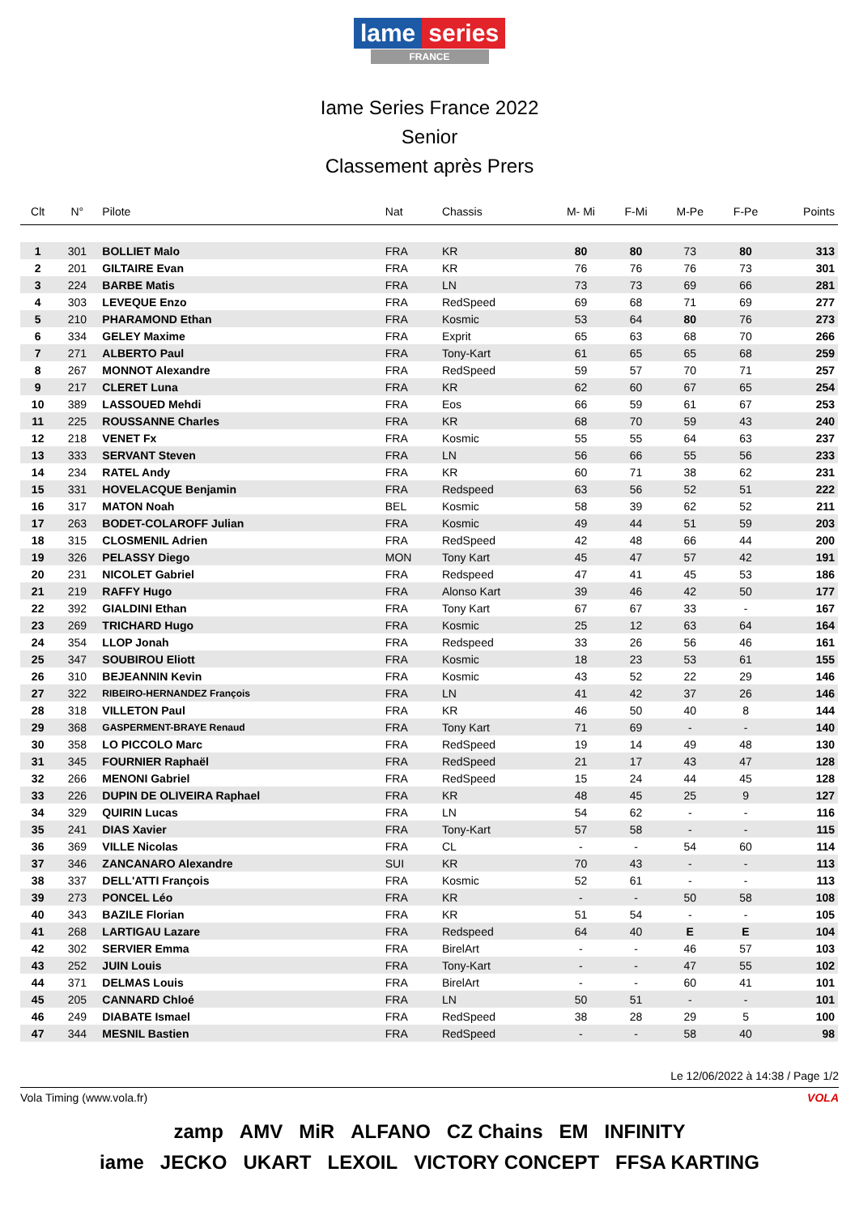lame series
FRANCE
Iame Series France 2022
Senior
Classement après Prers
| Clt | N° | Pilote | Nat | Chassis | M- Mi | F-Mi | M-Pe | F-Pe | Points |
| --- | --- | --- | --- | --- | --- | --- | --- | --- | --- |
| 1 | 301 | BOLLIET Malo | FRA | KR | 80 | 80 | 73 | 80 | 313 |
| 2 | 201 | GILTAIRE Evan | FRA | KR | 76 | 76 | 76 | 73 | 301 |
| 3 | 224 | BARBE Matis | FRA | LN | 73 | 73 | 69 | 66 | 281 |
| 4 | 303 | LEVEQUE Enzo | FRA | RedSpeed | 69 | 68 | 71 | 69 | 277 |
| 5 | 210 | PHARAMOND Ethan | FRA | Kosmic | 53 | 64 | 80 | 76 | 273 |
| 6 | 334 | GELEY Maxime | FRA | Exprit | 65 | 63 | 68 | 70 | 266 |
| 7 | 271 | ALBERTO Paul | FRA | Tony-Kart | 61 | 65 | 65 | 68 | 259 |
| 8 | 267 | MONNOT Alexandre | FRA | RedSpeed | 59 | 57 | 70 | 71 | 257 |
| 9 | 217 | CLERET Luna | FRA | KR | 62 | 60 | 67 | 65 | 254 |
| 10 | 389 | LASSOUED Mehdi | FRA | Eos | 66 | 59 | 61 | 67 | 253 |
| 11 | 225 | ROUSSANNE Charles | FRA | KR | 68 | 70 | 59 | 43 | 240 |
| 12 | 218 | VENET Fx | FRA | Kosmic | 55 | 55 | 64 | 63 | 237 |
| 13 | 333 | SERVANT Steven | FRA | LN | 56 | 66 | 55 | 56 | 233 |
| 14 | 234 | RATEL Andy | FRA | KR | 60 | 71 | 38 | 62 | 231 |
| 15 | 331 | HOVELACQUE Benjamin | FRA | Redspeed | 63 | 56 | 52 | 51 | 222 |
| 16 | 317 | MATON Noah | BEL | Kosmic | 58 | 39 | 62 | 52 | 211 |
| 17 | 263 | BODET-COLAROFF Julian | FRA | Kosmic | 49 | 44 | 51 | 59 | 203 |
| 18 | 315 | CLOSMENIL Adrien | FRA | RedSpeed | 42 | 48 | 66 | 44 | 200 |
| 19 | 326 | PELASSY Diego | MON | Tony Kart | 45 | 47 | 57 | 42 | 191 |
| 20 | 231 | NICOLET Gabriel | FRA | Redspeed | 47 | 41 | 45 | 53 | 186 |
| 21 | 219 | RAFFY Hugo | FRA | Alonso Kart | 39 | 46 | 42 | 50 | 177 |
| 22 | 392 | GIALDINI Ethan | FRA | Tony Kart | 67 | 67 | 33 | - | 167 |
| 23 | 269 | TRICHARD Hugo | FRA | Kosmic | 25 | 12 | 63 | 64 | 164 |
| 24 | 354 | LLOP Jonah | FRA | Redspeed | 33 | 26 | 56 | 46 | 161 |
| 25 | 347 | SOUBIROU Eliott | FRA | Kosmic | 18 | 23 | 53 | 61 | 155 |
| 26 | 310 | BEJEANNIN Kevin | FRA | Kosmic | 43 | 52 | 22 | 29 | 146 |
| 27 | 322 | RIBEIRO-HERNANDEZ François | FRA | LN | 41 | 42 | 37 | 26 | 146 |
| 28 | 318 | VILLETON Paul | FRA | KR | 46 | 50 | 40 | 8 | 144 |
| 29 | 368 | GASPERMENT-BRAYE Renaud | FRA | Tony Kart | 71 | 69 | - | - | 140 |
| 30 | 358 | LO PICCOLO Marc | FRA | RedSpeed | 19 | 14 | 49 | 48 | 130 |
| 31 | 345 | FOURNIER Raphaël | FRA | RedSpeed | 21 | 17 | 43 | 47 | 128 |
| 32 | 266 | MENONI Gabriel | FRA | RedSpeed | 15 | 24 | 44 | 45 | 128 |
| 33 | 226 | DUPIN DE OLIVEIRA Raphael | FRA | KR | 48 | 45 | 25 | 9 | 127 |
| 34 | 329 | QUIRIN Lucas | FRA | LN | 54 | 62 | - | - | 116 |
| 35 | 241 | DIAS Xavier | FRA | Tony-Kart | 57 | 58 | - | - | 115 |
| 36 | 369 | VILLE Nicolas | FRA | CL | - | - | 54 | 60 | 114 |
| 37 | 346 | ZANCANARO Alexandre | SUI | KR | 70 | 43 | - | - | 113 |
| 38 | 337 | DELL'ATTI François | FRA | Kosmic | 52 | 61 | - | - | 113 |
| 39 | 273 | PONCEL Léo | FRA | KR | - | - | 50 | 58 | 108 |
| 40 | 343 | BAZILE Florian | FRA | KR | 51 | 54 | - | - | 105 |
| 41 | 268 | LARTIGAU Lazare | FRA | Redspeed | 64 | 40 | E | E | 104 |
| 42 | 302 | SERVIER Emma | FRA | BirelArt | - | - | 46 | 57 | 103 |
| 43 | 252 | JUIN Louis | FRA | Tony-Kart | - | - | 47 | 55 | 102 |
| 44 | 371 | DELMAS Louis | FRA | BirelArt | - | - | 60 | 41 | 101 |
| 45 | 205 | CANNARD Chloé | FRA | LN | 50 | 51 | - | - | 101 |
| 46 | 249 | DIABATE Ismael | FRA | RedSpeed | 38 | 28 | 29 | 5 | 100 |
| 47 | 344 | MESNIL Bastien | FRA | RedSpeed | - | - | 58 | 40 | 98 |
Le 12/06/2022 à 14:38 / Page 1/2
Vola Timing (www.vola.fr) VOLA
zamp AMV MiR ALFANO CZ Chains EM INFINITY
iame JECKO UKART LEXOIL VICTORY CONCEPT FFSA KARTING